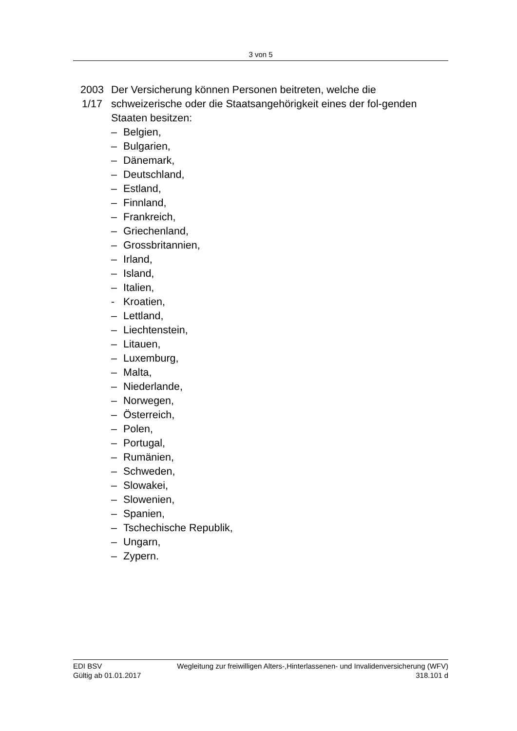3 von 5
2003
1/17
Der Versicherung können Personen beitreten, welche die schweizerische oder die Staatsangehörigkeit eines der fol-genden Staaten besitzen:
– Belgien,
– Bulgarien,
– Dänemark,
– Deutschland,
– Estland,
– Finnland,
– Frankreich,
– Griechenland,
– Grossbritannien,
– Irland,
– Island,
– Italien,
- Kroatien,
– Lettland,
– Liechtenstein,
– Litauen,
– Luxemburg,
– Malta,
– Niederlande,
– Norwegen,
– Österreich,
– Polen,
– Portugal,
– Rumänien,
– Schweden,
– Slowakei,
– Slowenien,
– Spanien,
– Tschechische Republik,
– Ungarn,
– Zypern.
EDI BSV Wegleitung zur freiwilligen Alters-,Hinterlassenen- und Invalidenversicherung (WFV)
Gültig ab 01.01.2017 318.101 d